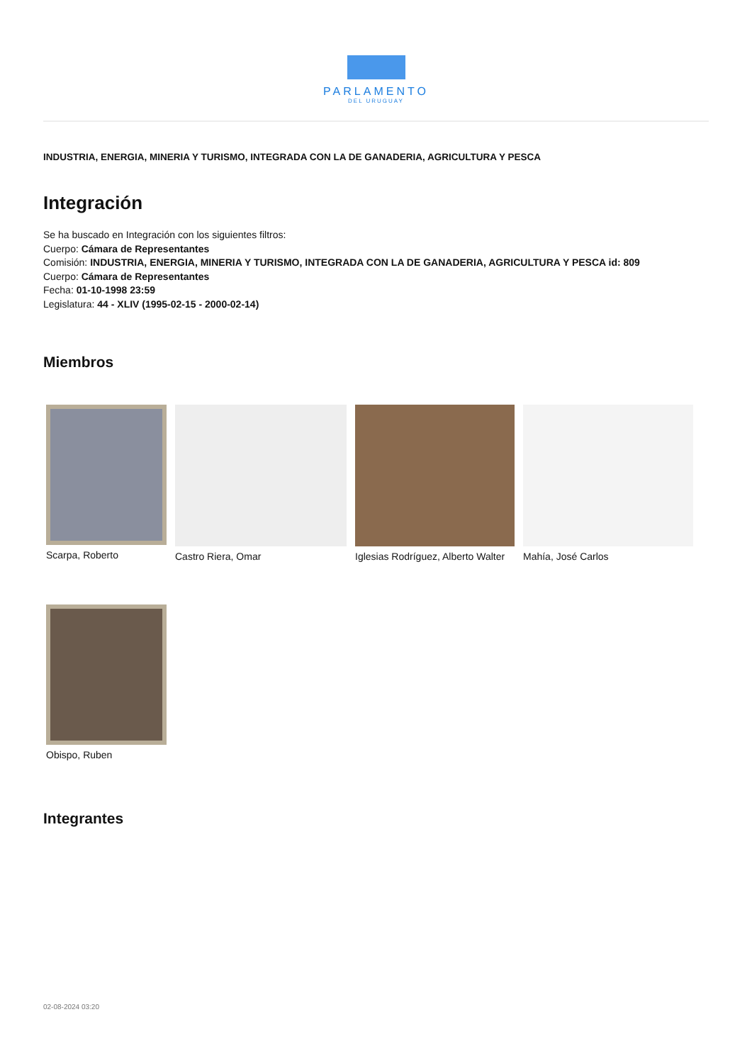PARLAMENTO
DEL URUGUAY
INDUSTRIA, ENERGIA, MINERIA Y TURISMO, INTEGRADA CON LA DE GANADERIA, AGRICULTURA Y PESCA
Integración
Se ha buscado en Integración con los siguientes filtros:
Cuerpo: Cámara de Representantes
Comisión: INDUSTRIA, ENERGIA, MINERIA Y TURISMO, INTEGRADA CON LA DE GANADERIA, AGRICULTURA Y PESCA id: 809
Cuerpo: Cámara de Representantes
Fecha: 01-10-1998 23:59
Legislatura: 44 - XLIV (1995-02-15 - 2000-02-14)
Miembros
Scarpa, Roberto Castro Riera, Omar Iglesias Rodríguez, Alberto Walter
Mahía, José Carlos
Obispo, Ruben
Integrantes
02-08-2024 03:20